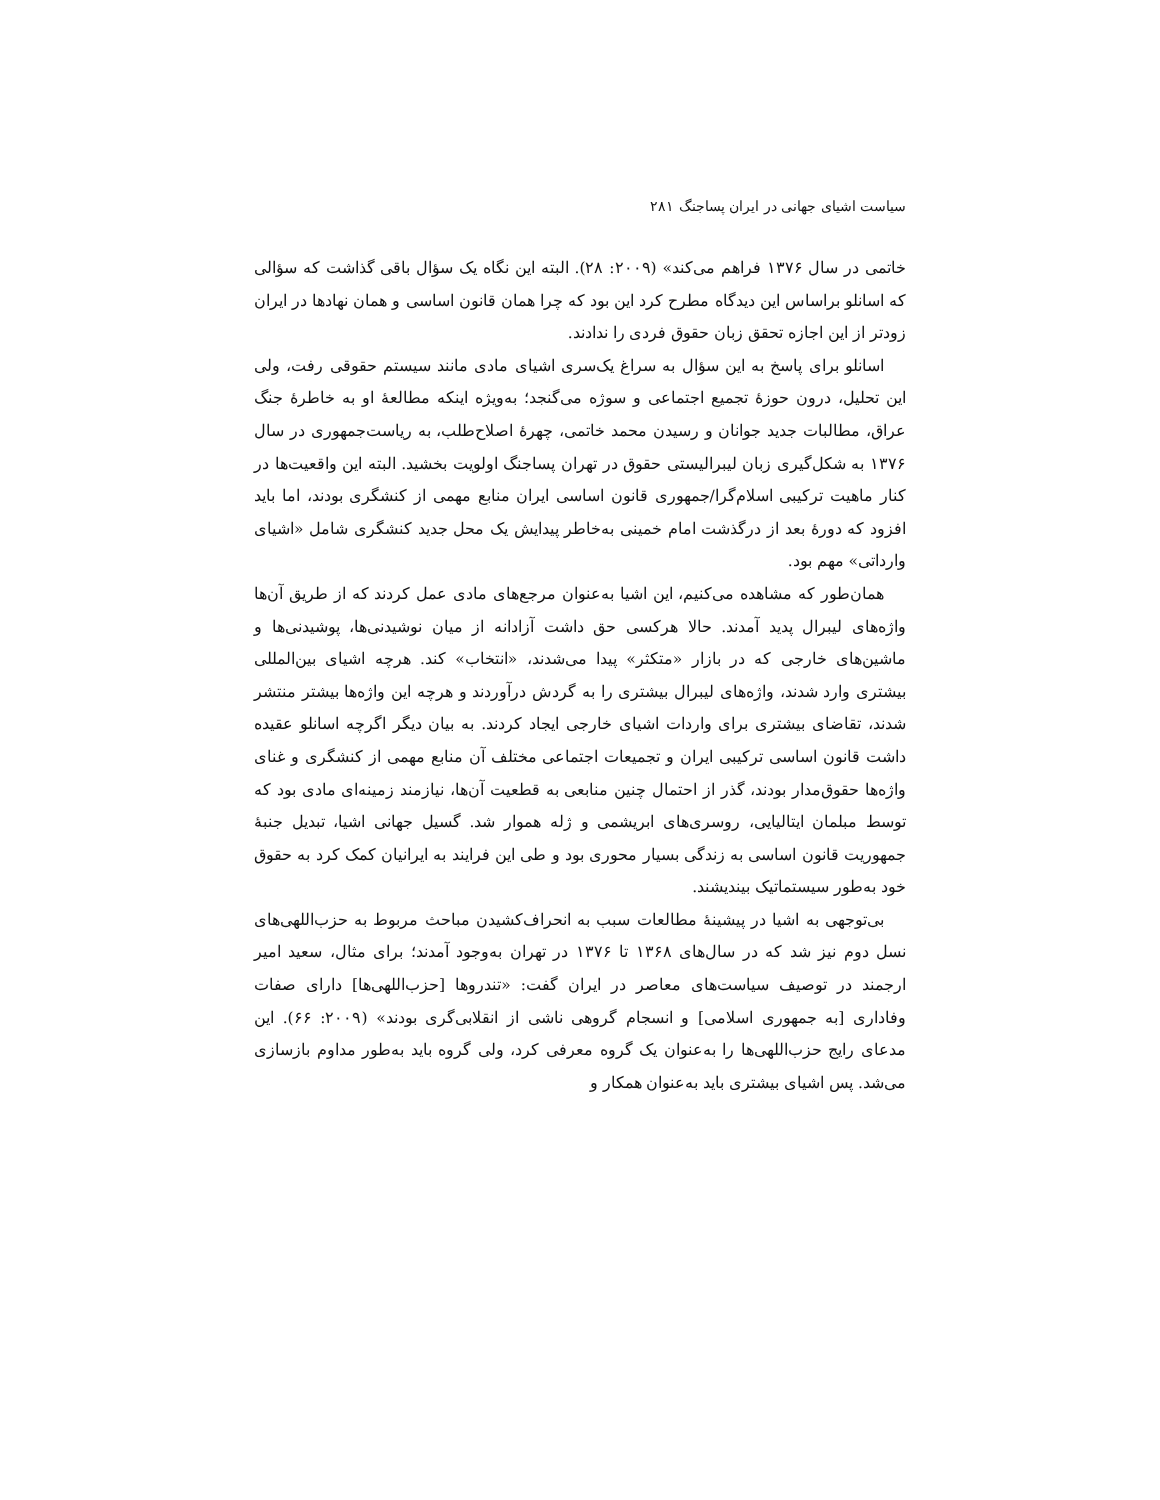سیاست اشیای جهانی در ایران پساجنگ ۲۸۱
خاتمی در سال ۱۳۷۶ فراهم می‌کند» (۲۰۰۹: ۲۸). البته این نگاه یک سؤال باقی گذاشت که سؤالی که اسانلو براساس این دیدگاه مطرح کرد این بود که چرا همان قانون اساسی و همان نهادها در ایران زودتر از این اجازه تحقق زبان حقوق فردی را ندادند.
اسانلو برای پاسخ به این سؤال به سراغ یک‌سری اشیای مادی مانند سیستم حقوقی رفت، ولی این تحلیل، درون حوزهٔ تجمیع اجتماعی و سوژه می‌گنجد؛ به‌ویژه اینکه مطالعهٔ او به خاطرهٔ جنگ عراق، مطالبات جدید جوانان و رسیدن محمد خاتمی، چهرهٔ اصلاح‌طلب، به ریاست‌جمهوری در سال ۱۳۷۶ به شکل‌گیری زبان لیبرالیستی حقوق در تهران پساجنگ اولویت بخشید. البته این واقعیت‌ها در کنار ماهیت ترکیبی اسلام‌گرا/جمهوری قانون اساسی ایران منابع مهمی از کنشگری بودند، اما باید افزود که دورهٔ بعد از درگذشت امام خمینی به‌خاطر پیدایش یک محل جدید کنشگری شامل «اشیای وارداتی» مهم بود.
همان‌طور که مشاهده می‌کنیم، این اشیا به‌عنوان مرجع‌های مادی عمل کردند که از طریق آن‌ها واژه‌های لیبرال پدید آمدند. حالا هرکسی حق داشت آزادانه از میان نوشیدنی‌ها، پوشیدنی‌ها و ماشین‌های خارجی که در بازار «متکثر» پیدا می‌شدند، «انتخاب» کند. هرچه اشیای بین‌المللی بیشتری وارد شدند، واژه‌های لیبرال بیشتری را به گردش درآوردند و هرچه این واژه‌ها بیشتر منتشر شدند، تقاضای بیشتری برای واردات اشیای خارجی ایجاد کردند. به بیان دیگر اگرچه اسانلو عقیده داشت قانون اساسی ترکیبی ایران و تجمیعات اجتماعی مختلف آن منابع مهمی از کنشگری و غنای واژه‌ها حقوق‌مدار بودند، گذر از احتمال چنین منابعی به قطعیت آن‌ها، نیازمند زمینه‌ای مادی بود که توسط مبلمان ایتالیایی، روسری‌های ابریشمی و ژله هموار شد. گسیل جهانی اشیا، تبدیل جنبهٔ جمهوریت قانون اساسی به زندگی بسیار محوری بود و طی این فرایند به ایرانیان کمک کرد به حقوق خود به‌طور سیستماتیک بیندیشند.
بی‌توجهی به اشیا در پیشینهٔ مطالعات سبب به انحراف‌کشیدن مباحث مربوط به حزب‌اللهی‌های نسل دوم نیز شد که در سال‌های ۱۳۶۸ تا ۱۳۷۶ در تهران به‌وجود آمدند؛ برای مثال، سعید امیر ارجمند در توصیف سیاست‌های معاصر در ایران گفت: «تندروها [حزب‌اللهی‌ها] دارای صفات وفاداری [به جمهوری اسلامی] و انسجام گروهی ناشی از انقلابی‌گری بودند» (۲۰۰۹: ۶۶). این مدعای رایج حزب‌اللهی‌ها را به‌عنوان یک گروه معرفی کرد، ولی گروه باید به‌طور مداوم بازسازی می‌شد. پس اشیای بیشتری باید به‌عنوان همکار و